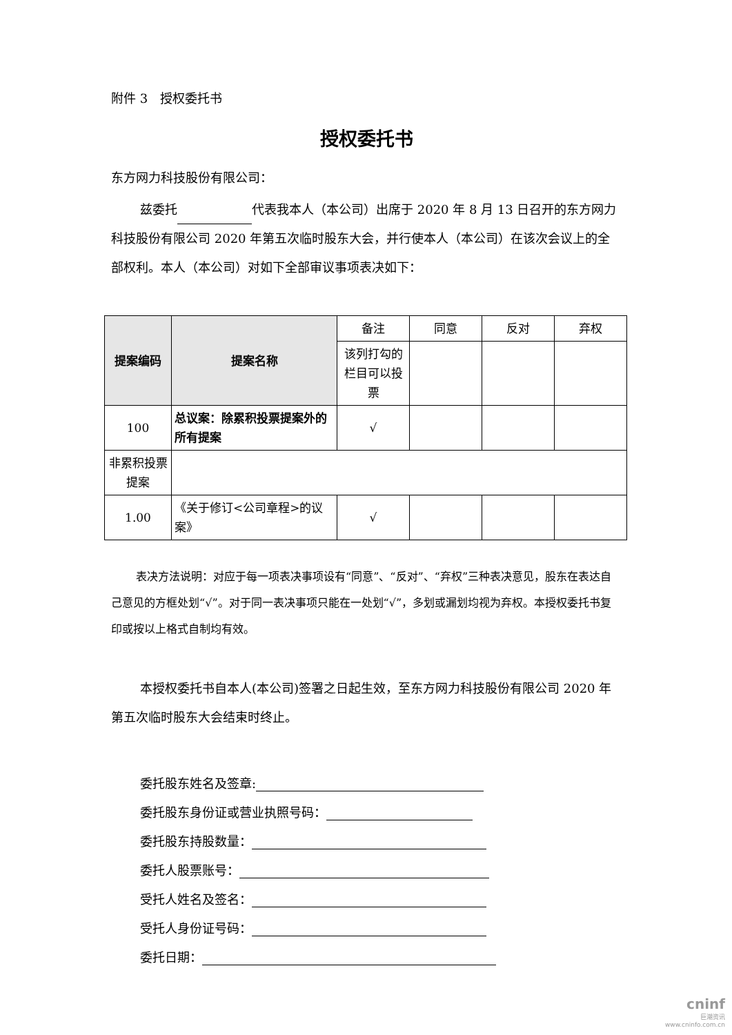附件 3　授权委托书
授权委托书
东方网力科技股份有限公司：
兹委托 代表我本人（本公司）出席于 2020 年 8 月 13 日召开的东方网力科技股份有限公司 2020 年第五次临时股东大会，并行使本人（本公司）在该次会议上的全部权利。本人（本公司）对如下全部审议事项表决如下：
| 提案编码 | 提案名称 | 备注 | 同意 | 反对 | 弃权 |
| | | 该列打勾的栏目可以投票 | | | |
| 100 | 总议案：除累积投票提案外的所有提案 | √ | | | |
| 非累积投票提案 | | | | | |
| 1.00 | 《关于修订<公司章程>的议案》 | √ | | | |
表决方法说明：对应于每一项表决事项设有“同意”、“反对”、“弃权”三种表决意见，股东在表达自己意见的方框处划“√”。对于同一表决事项只能在一处划“√”，多划或漏划均视为弃权。本授权委托书复印或按以上格式自制均有效。
本授权委托书自本人(本公司)签署之日起生效，至东方网力科技股份有限公司 2020 年第五次临时股东大会结束时终止。
委托股东姓名及签章:
委托股东身份证或营业执照号码：
委托股东持股数量：
委托人股票账号：
受托人姓名及签名：
受托人身份证号码：
委托日期：
cninf
巨潮资讯
www.cninfo.com.cn